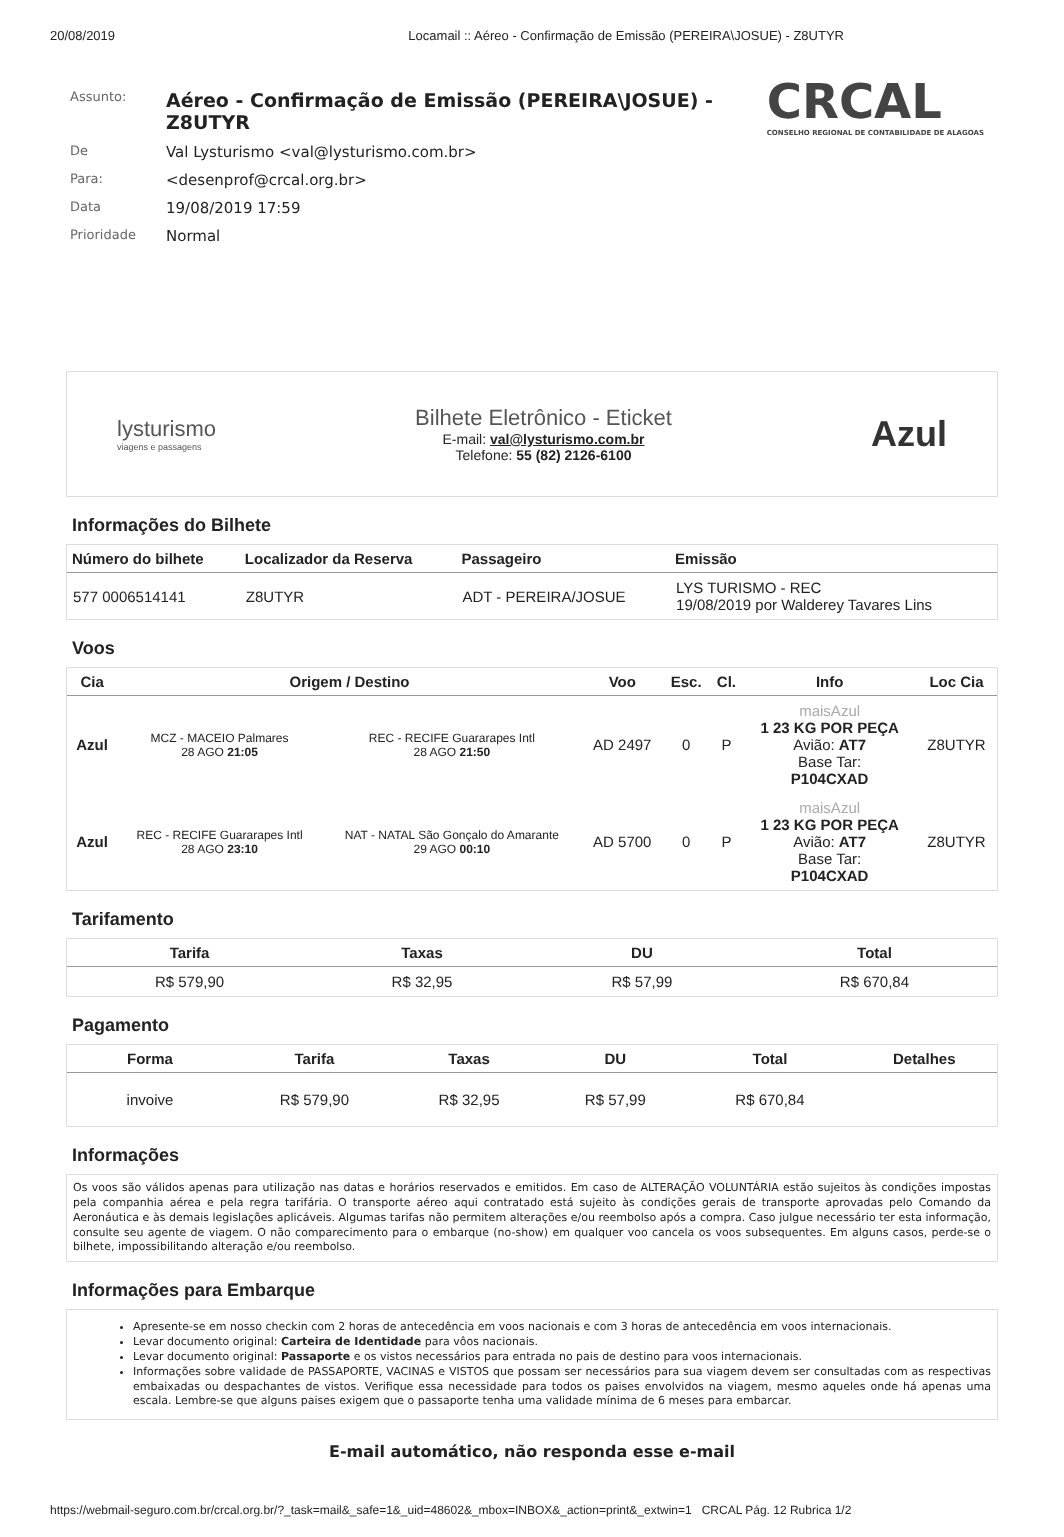20/08/2019 Locamail :: Aéreo - Confirmação de Emissão (PEREIRA\JOSUE) - Z8UTYR
CRCAL
CONSELHO REGIONAL DE CONTABILIDADE DE ALAGOAS
| Assunto: | Aéreo - Confirmação de Emissão (PEREIRA\JOSUE) - Z8UTYR |
| De | Val Lysturismo <val@lysturismo.com.br> |
| Para: | <desenprof@crcal.org.br> |
| Data | 19/08/2019 17:59 |
| Prioridade | Normal |
lysturismo
viagens e passagens
Bilhete Eletrônico - Eticket
E-mail: val@lysturismo.com.br
Telefone: 55 (82) 2126-6100
Azul
Informações do Bilhete
| Número do bilhete | Localizador da Reserva | Passageiro | Emissão |
| --- | --- | --- | --- |
| 577 0006514141 | Z8UTYR | ADT - PEREIRA/JOSUE | LYS TURISMO - REC 19/08/2019 por Walderey Tavares Lins |
Voos
| Cia | Origem / Destino | | Voo | Esc. | Cl. | Info | Loc Cia |
| --- | --- | --- | --- | --- | --- | --- | --- |
| Azul | MCZ - MACEIO Palmares 28 AGO 21:05 | REC - RECIFE Guararapes Intl 28 AGO 21:50 | AD 2497 | 0 | P | maisAzul 1 23 KG POR PEÇA Avião: AT7 Base Tar: P104CXAD | Z8UTYR |
| Azul | REC - RECIFE Guararapes Intl 28 AGO 23:10 | NAT - NATAL São Gonçalo do Amarante 29 AGO 00:10 | AD 5700 | 0 | P | maisAzul 1 23 KG POR PEÇA Avião: AT7 Base Tar: P104CXAD | Z8UTYR |
Tarifamento
| Tarifa | Taxas | DU | Total |
| --- | --- | --- | --- |
| R$ 579,90 | R$ 32,95 | R$ 57,99 | R$ 670,84 |
Pagamento
| Forma | Tarifa | Taxas | DU | Total | Detalhes |
| --- | --- | --- | --- | --- | --- |
| invoive | R$ 579,90 | R$ 32,95 | R$ 57,99 | R$ 670,84 | |
Informações
Os voos são válidos apenas para utilização nas datas e horários reservados e emitidos. Em caso de ALTERAÇÃO VOLUNTÁRIA estão sujeitos às condições impostas pela companhia aérea e pela regra tarifária. O transporte aéreo aqui contratado está sujeito às condições gerais de transporte aprovadas pelo Comando da Aeronáutica e às demais legislações aplicáveis. Algumas tarifas não permitem alterações e/ou reembolso após a compra. Caso julgue necessário ter esta informação, consulte seu agente de viagem. O não comparecimento para o embarque (no-show) em qualquer voo cancela os voos subsequentes. Em alguns casos, perde-se o bilhete, impossibilitando alteração e/ou reembolso.
Informações para Embarque
Apresente-se em nosso checkin com 2 horas de antecedência em voos nacionais e com 3 horas de antecedência em voos internacionais.
Levar documento original: Carteira de Identidade para vôos nacionais.
Levar documento original: Passaporte e os vistos necessários para entrada no pais de destino para voos internacionais.
Informações sobre validade de PASSAPORTE, VACINAS e VISTOS que possam ser necessários para sua viagem devem ser consultadas com as respectivas embaixadas ou despachantes de vistos. Verifique essa necessidade para todos os paises envolvidos na viagem, mesmo aqueles onde há apenas uma escala. Lembre-se que alguns paises exigem que o passaporte tenha uma validade mínima de 6 meses para embarcar.
E-mail automático, não responda esse e-mail
https://webmail-seguro.com.br/crcal.org.br/?_task=mail&_safe=1&_uid=48602&_mbox=INBOX&_action=print&_extwin=1 CRCAL Pág. 12 Rubrica 1/2